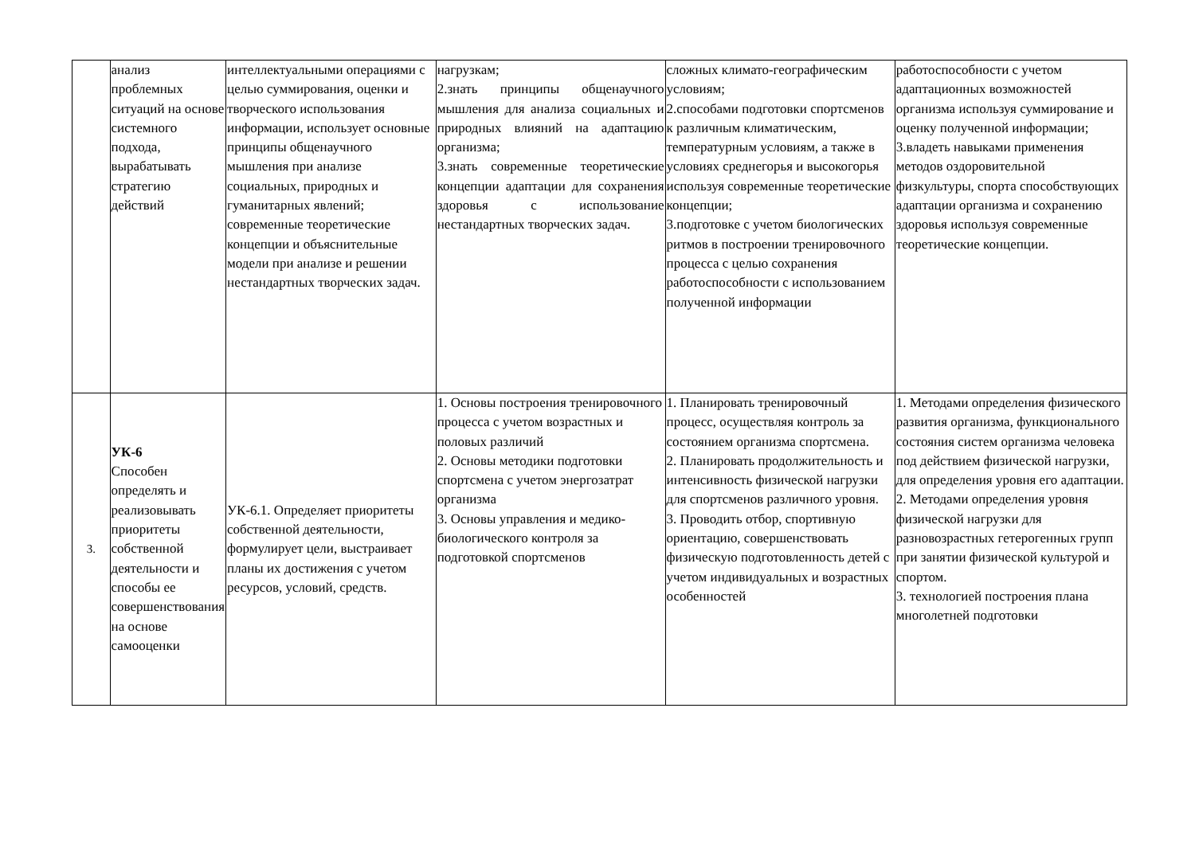| | анализ проблемных ситуаций на основе системного подхода, вырабатывать стратегию действий | интеллектуальными операциями с целью суммирования, оценки и творческого использования информации, использует основные принципы общенаучного мышления при анализе социальных, природных и гуманитарных явлений; современные теоретические концепции и объяснительные модели при анализе и решении нестандартных творческих задач. | нагрузкам; 2.знать принципы общенаучного мышления для анализа социальных и природных влияний на адаптацию организма; 3.знать современные теоретические концепции адаптации для сохранения здоровья с использование нестандартных творческих задач. | сложных климато-географическим условиям; 2.способами подготовки спортсменов к различным климатическим, температурным условиям, а также в условиях среднегорья и высокогорья используя современные теоретические концепции; 3.подготовке с учетом биологических ритмов в построении тренировочного процесса с целью сохранения работоспособности с использованием полученной информации | работоспособности с учетом адаптационных возможностей организма используя суммирование и оценку полученной информации; 3.владеть навыками применения методов оздоровительной физкультуры, спорта способствующих адаптации организма и сохранению здоровья используя современные теоретические концепции. |
| 3. | УК-6 Способен определять и реализовывать приоритеты собственной деятельности и способы ее совершенствования на основе самооценки | УК-6.1. Определяет приоритеты собственной деятельности, формулирует цели, выстраивает планы их достижения с учетом ресурсов, условий, средств. | 1. Основы построения тренировочного процесса с учетом возрастных и половых различий 2. Основы методики подготовки спортсмена с учетом энергозатрат организма 3. Основы управления и медико-биологического контроля за подготовкой спортсменов | 1. Планировать тренировочный процесс, осуществляя контроль за состоянием организма спортсмена. 2. Планировать продолжительность и интенсивность физической нагрузки для спортсменов различного уровня. 3. Проводить отбор, спортивную ориентацию, совершенствовать физическую подготовленность детей с учетом индивидуальных и возрастных особенностей | 1. Методами определения физического развития организма, функционального состояния систем организма человека под действием физической нагрузки, для определения уровня его адаптации. 2. Методами определения уровня физической нагрузки для разновозрастных гетерогенных групп при занятии физической культурой и спортом. 3. технологией построения плана многолетней подготовки |